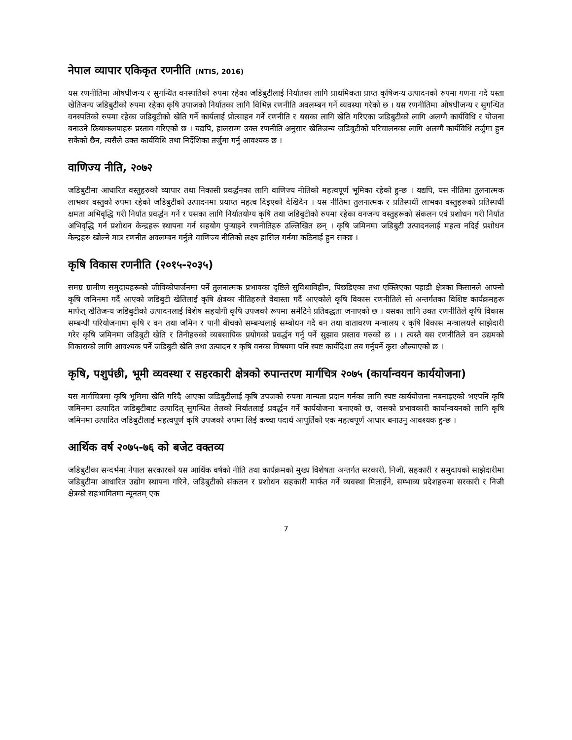नेपाल व्यापार एकिकृत रणनीति (NTIS, 2016)
यस रणनीतिमा औषधीजन्य र सुगन्धित वनस्पतिको रुपमा रहेका जडिबुटीलाई निर्यातका लागि प्राथमिकता प्राप्त कृषिजन्य उत्पादनको रुपमा गणना गर्दै यस्ता खेतिजन्य जडिबुटीको रुपमा रहेका कृषि उपाजको निर्यातका लागि विभिन्न रणनीति अवलम्बन गर्ने व्यवस्था गरेको छ । यस रणनीतिमा औषधीजन्य र सुगन्धित वनस्पतिको रुपमा रहेका जडिबुटीको खेति गर्ने कार्यलाई प्रोत्साहन गर्ने रणनीति र यसका लागि खेति गरिएका जडिबुटीको लागि अलग्गै कार्यविधि र योजना बनाउने क्रियाकलपाहरु प्रस्ताव गरिएको छ । यद्यपि, हालसम्म उक्त रणनीति अनुसार खेतिजन्य जडिबुटीको परिचालनका लागि अलग्गै कार्यविधि तर्जुमा हुन सकेको छैन, त्यसैले उक्त कार्यविधि तथा निर्देशिका तर्जुमा गर्नु आवश्यक छ ।
वाणिज्य नीति, २०७२
जडिबुटीमा आधारित वस्तुहरुको व्यापार तथा निकासी प्रवर्द्धनका लागि वाणिज्य नीतिको महत्वपूर्ण भूमिका रहेको हुन्छ । यद्यपि, यस नीतिमा तुलनात्मक लाभका वस्तुको रुपमा रहेको जडिबुटीको उत्पादनमा प्रयाप्त महत्व दिइएको देखिदैन । यस नीतिमा तुलनात्मक र प्रतिस्पर्धी लाभका वस्तुहरूको प्रतिस्पर्धी क्षमता अभिवृद्धि गरी निर्यात प्रवर्द्धन गर्ने र यसका लागि निर्यातयोग्य कृषि तथा जडिबुटीको रुपमा रहेका वनजन्य वस्तुहरूको संकलन एवं प्रशोधन गरी निर्यात अभिवृद्धि गर्न प्रशोधन केन्द्रहरू स्थापना गर्न सहयोग पुऱ्याइने रणनीतिहरु उल्लिखित छन् । कृषि जमिनमा जडिबुटी उत्पादनलाई महत्व नदिई प्रशोधन केन्द्रहरु खोल्ने मात्र रणनीत अवलम्बन गर्नुले वाणिज्य नीतिको लक्ष्य हासिल गर्नमा कठिनाई हुन सक्छ ।
कृषि विकास रणनीति (२०१५-२०३५)
समग्र ग्रामीण समुदायहरूको जीविकोपार्जनमा पर्ने तुलनात्मक प्रभावका दृष्टिले सुविधाविहीन, पिछडिएका तथा एक्लिएका पहाडी क्षेत्रका किसानले आफ्नो कृषि जमिनमा गर्दै आएको जडिबुटी खेतिलाई कृषि क्षेत्रका नीतिहरुले वेवास्ता गर्दै आएकोले कृषि विकास रणनीतिले सो अन्तर्गतका विशिष्ट कार्यक्रमहरू मार्फत् खेतिजन्य जडिबुटीको उत्पादनलाई विशेष सहयोगी कृषि उपजको रूपमा समेटिने प्रतिवद्धता जनाएको छ । यसका लागि उक्त रणनीतिले कृषि विकास सम्बन्धी परियोजनामा कृषि र वन तथा जमिन र पानी बीचको सम्बन्धलाई सम्बोधन गर्दै वन तथा वातावरण मन्त्रालय र कृषि विकास मन्त्रालयले साझेदारी गरेर कृषि जमिनमा जडिबुटी खेति र तिनीहरुको व्यबसायिक प्रयोगको प्रवर्द्धन गर्नु पर्ने सुझाव प्रस्ताव गरुको छ । । त्यस्तै यस रणनीतिले वन उद्यमको विकासको लागि आवश्यक पर्ने जडिबुटी खेति तथा उत्पादन र कृषि वनका विषयमा पनि स्पष्ट कार्यदिशा तय गर्नुपर्ने कुरा औल्याएको छ ।
कृषि, पशुपंछी, भूमी व्यवस्था र सहरकारी क्षेत्रको रुपान्तरण मार्गचित्र २०७५ (कार्यान्वयन कार्ययोजना)
यस मार्गचित्रमा कृषि भूमिमा खेति गरिदै आएका जडिबुटीलाई कृषि उपजको रुपमा मान्यता प्रदान गर्नका लागि स्पष्ट कार्ययोजना नबनाइएको भएपनि कृषि जमिनमा उत्पादित जडिबुटीबाट उत्पादित् सुगन्धित तेलको निर्यातलाई प्रवर्द्धन गर्ने कार्ययोजना बनाएको छ, जसको प्रभावकारी कार्यान्वयनको लागि कृषि जमिनमा उत्पादित जडिबुटीलाई महत्वपूर्ण कृषि उपजको रुपमा लिई कच्चा पदार्थ आपूर्तिको एक महत्वपूर्ण आधार बनाउनु आवश्यक हुन्छ ।
आर्थिक वर्ष २०७५-७६ को बजेट वक्तव्य
जडिबुटीका सन्दर्भमा नेपाल सरकारको यस आर्थिक वर्षको नीति तथा कार्यक्रमको मुख्य विशेषता अन्तर्गत सरकारी, निजी, सहकारी र समुदायको साझेदारीमा जडिबुटीमा आधारित उद्योग स्थापना गरिने, जडिबुटीको संकलन र प्रशोधन सहकारी मार्फत गर्ने व्यवस्था मिलाईने, सम्भाव्य प्रदेशहरुमा सरकारी र निजी क्षेत्रको सहभागितमा न्यूनतम् एक
7